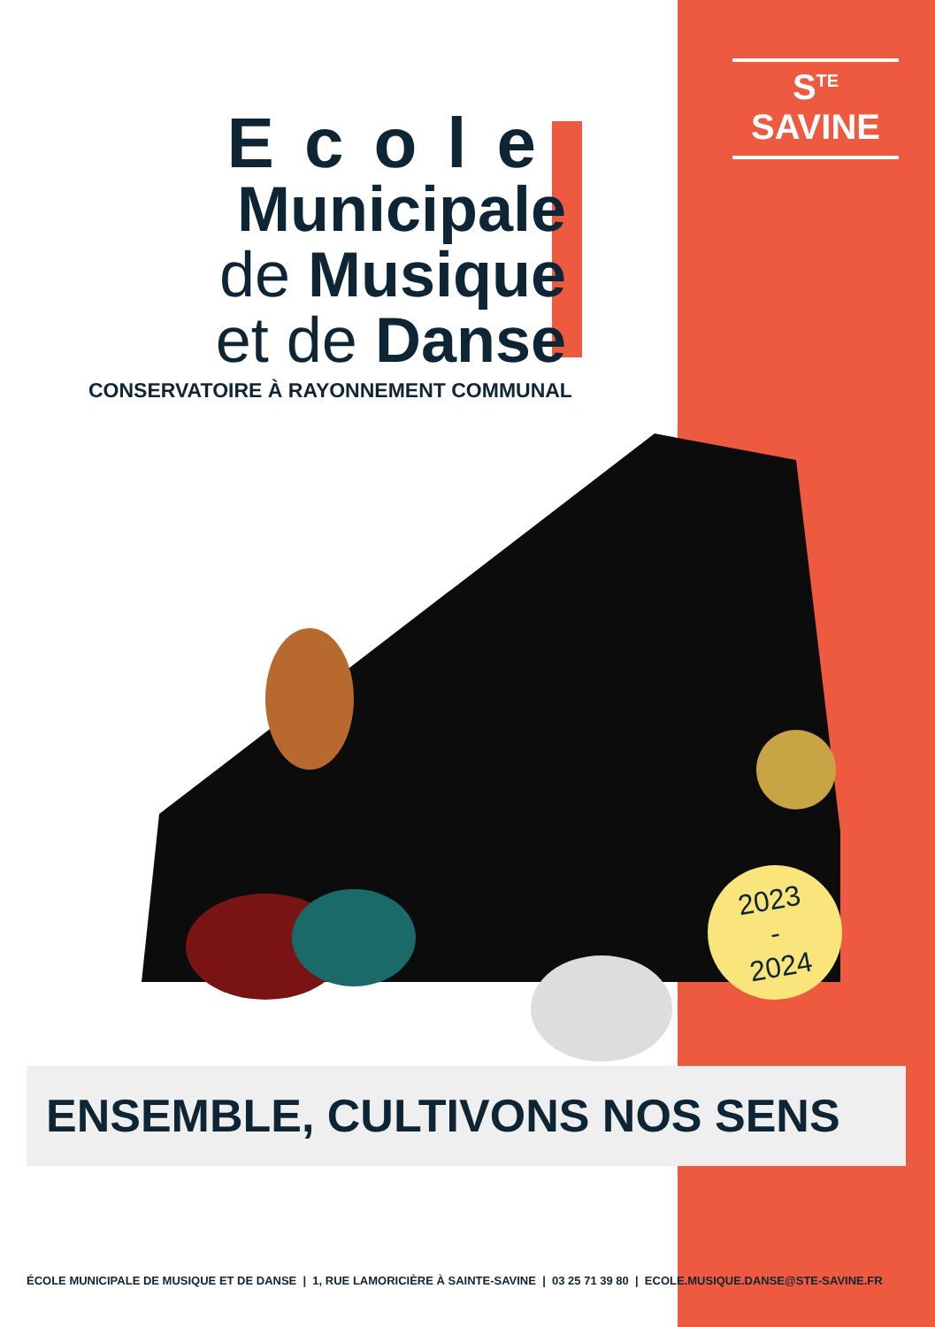S<sup>TE</sup> SAVINE
Ecole
Municipale
de Musique
et de Danse
CONSERVATOIRE À RAYONNEMENT COMMUNAL
2023
-
2024
ENSEMBLE, CULTIVONS NOS SENS
ÉCOLE MUNICIPALE DE MUSIQUE ET DE DANSE | 1, RUE LAMORICIÈRE À SAINTE-SAVINE | 03 25 71 39 80 | ECOLE.MUSIQUE.DANSE@STE-SAVINE.FR